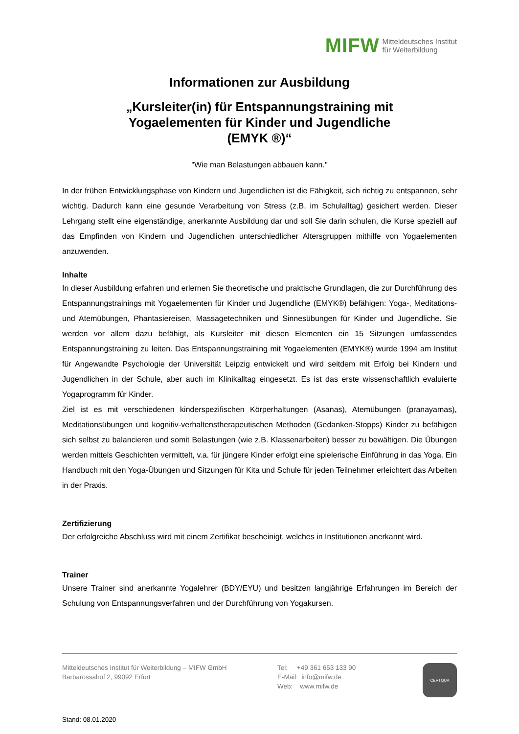MIFW Mitteldeutsches Institut
für Weiterbildung
Informationen zur Ausbildung
„Kursleiter(in) für Entspannungstraining mit
Yogaelementen für Kinder und Jugendliche
(EMYK ®)“
"Wie man Belastungen abbauen kann."
In der frühen Entwicklungsphase von Kindern und Jugendlichen ist die Fähigkeit, sich richtig zu entspannen, sehr wichtig. Dadurch kann eine gesunde Verarbeitung von Stress (z.B. im Schulalltag) gesichert werden. Dieser Lehrgang stellt eine eigenständige, anerkannte Ausbildung dar und soll Sie darin schulen, die Kurse speziell auf das Empfinden von Kindern und Jugendlichen unterschiedlicher Altersgruppen mithilfe von Yogaelementen anzuwenden.
Inhalte
In dieser Ausbildung erfahren und erlernen Sie theoretische und praktische Grundlagen, die zur Durchführung des Entspannungstrainings mit Yogaelementen für Kinder und Jugendliche (EMYK®) befähigen: Yoga-, Meditations- und Atemübungen, Phantasiereisen, Massagetechniken und Sinnesübungen für Kinder und Jugendliche. Sie werden vor allem dazu befähigt, als Kursleiter mit diesen Elementen ein 15 Sitzungen umfassendes Entspannungstraining zu leiten. Das Entspannungstraining mit Yogaelementen (EMYK®) wurde 1994 am Institut für Angewandte Psychologie der Universität Leipzig entwickelt und wird seitdem mit Erfolg bei Kindern und Jugendlichen in der Schule, aber auch im Klinikalltag eingesetzt. Es ist das erste wissenschaftlich evaluierte Yogaprogramm für Kinder.
Ziel ist es mit verschiedenen kinderspezifischen Körperhaltungen (Asanas), Atemübungen (pranayamas), Meditationsübungen und kognitiv-verhaltenstherapeutischen Methoden (Gedanken-Stopps) Kinder zu befähigen sich selbst zu balancieren und somit Belastungen (wie z.B. Klassenarbeiten) besser zu bewältigen. Die Übungen werden mittels Geschichten vermittelt, v.a. für jüngere Kinder erfolgt eine spielerische Einführung in das Yoga. Ein Handbuch mit den Yoga-Übungen und Sitzungen für Kita und Schule für jeden Teilnehmer erleichtert das Arbeiten in der Praxis.
Zertifizierung
Der erfolgreiche Abschluss wird mit einem Zertifikat bescheinigt, welches in Institutionen anerkannt wird.
Trainer
Unsere Trainer sind anerkannte Yogalehrer (BDY/EYU) und besitzen langjährige Erfahrungen im Bereich der Schulung von Entspannungsverfahren und der Durchführung von Yogakursen.
Mitteldeutsches Institut für Weiterbildung – MIFW GmbH
Barbarossahof 2, 99092 Erfurt
Tel: +49 361 653 133 90
E-Mail: info@mifw.de
Web: www.mifw.de
CERTQUA
Stand: 08.01.2020